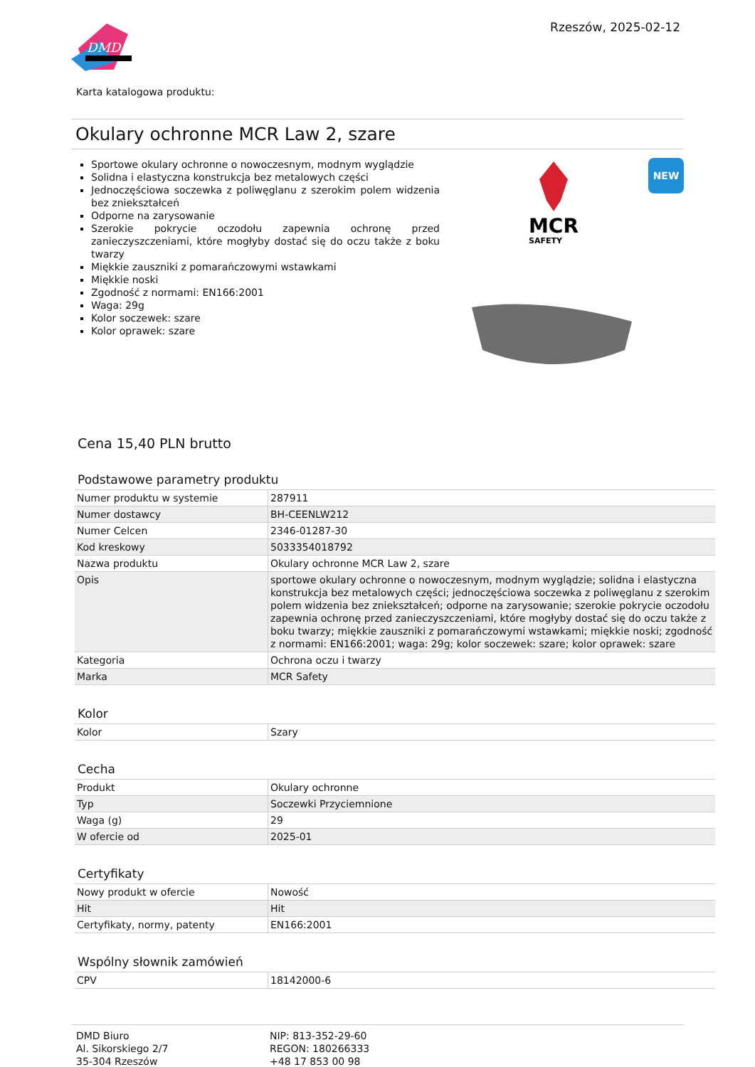DMD
Rzeszów, 2025-02-12
Karta katalogowa produktu:
Okulary ochronne MCR Law 2, szare
Sportowe okulary ochronne o nowoczesnym, modnym wyglądzie
Solidna i elastyczna konstrukcja bez metalowych części
Jednoczęściowa soczewka z poliwęglanu z szerokim polem widzenia bez zniekształceń
Odporne na zarysowanie
Szerokie pokrycie oczodołu zapewnia ochronę przed zanieczyszczeniami, które mogłyby dostać się do oczu także z boku twarzy
Miękkie zauszniki z pomarańczowymi wstawkami
Miękkie noski
Zgodność z normami: EN166:2001
Waga: 29g
Kolor soczewek: szare
Kolor oprawek: szare
MCR
SAFETY
NEW
Cena 15,40 PLN brutto
Podstawowe parametry produktu
| Numer produktu w systemie | 287911 |
| Numer dostawcy | BH-CEENLW212 |
| Numer Celcen | 2346-01287-30 |
| Kod kreskowy | 5033354018792 |
| Nazwa produktu | Okulary ochronne MCR Law 2, szare |
| Opis | sportowe okulary ochronne o nowoczesnym, modnym wyglądzie; solidna i elastyczna konstrukcja bez metalowych części; jednoczęściowa soczewka z poliwęglanu z szerokim polem widzenia bez zniekształceń; odporne na zarysowanie; szerokie pokrycie oczodołu zapewnia ochronę przed zanieczyszczeniami, które mogłyby dostać się do oczu także z boku twarzy; miękkie zauszniki z pomarańczowymi wstawkami; miękkie noski; zgodność z normami: EN166:2001; waga: 29g; kolor soczewek: szare; kolor oprawek: szare |
| Kategoria | Ochrona oczu i twarzy |
| Marka | MCR Safety |
Kolor
| Kolor | Szary |
Cecha
| Produkt | Okulary ochronne |
| Typ | Soczewki Przyciemnione |
| Waga (g) | 29 |
| W ofercie od | 2025-01 |
Certyfikaty
| Nowy produkt w ofercie | Nowość |
| Hit | Hit |
| Certyfikaty, normy, patenty | EN166:2001 |
Wspólny słownik zamówień
| CPV | 18142000-6 |
DMD Biuro
Al. Sikorskiego 2/7
35-304 Rzeszów
NIP: 813-352-29-60
REGON: 180266333
+48 17 853 00 98